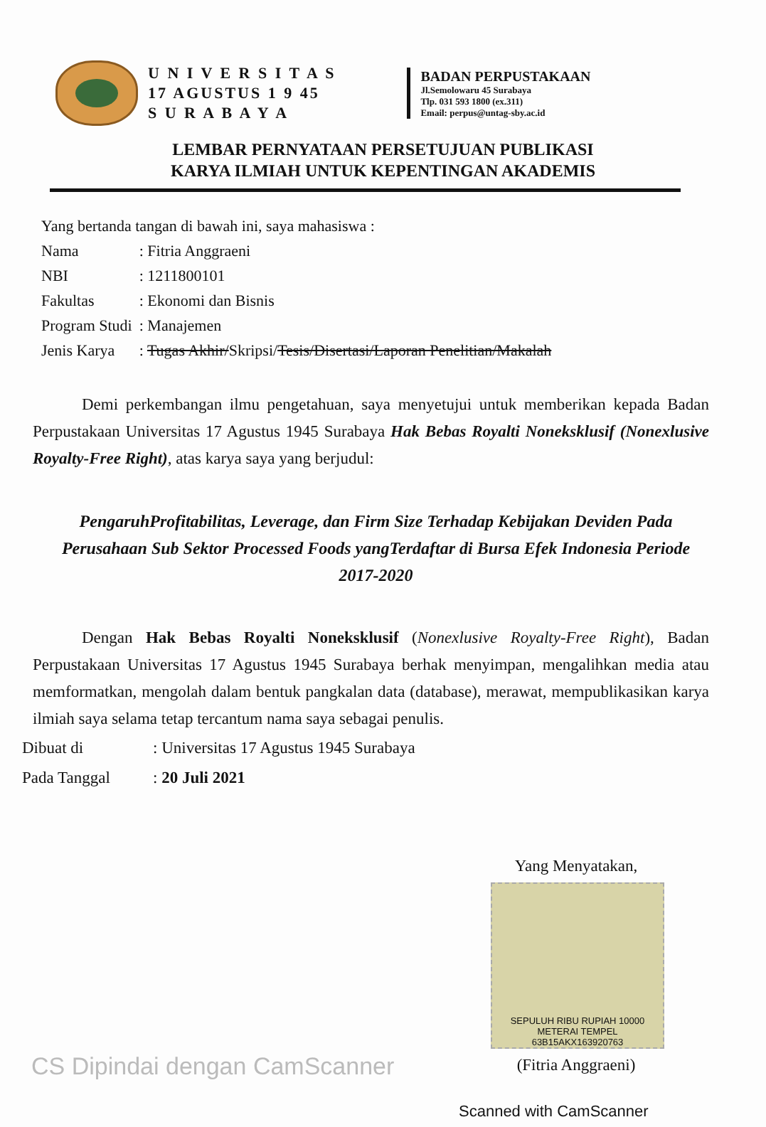U N I V E R S I T A S
17 AGUSTUS 1 9 45
S U R A B A Y A
BADAN PERPUSTAKAAN
Jl.Semolowaru 45 Surabaya
Tlp. 031 593 1800 (ex.311)
Email: perpus@untag-sby.ac.id
LEMBAR PERNYATAAN PERSETUJUAN PUBLIKASI
KARYA ILMIAH UNTUK KEPENTINGAN AKADEMIS
Yang bertanda tangan di bawah ini, saya mahasiswa :
| Nama | : Fitria Anggraeni |
| NBI | : 1211800101 |
| Fakultas | : Ekonomi dan Bisnis |
| Program Studi | : Manajemen |
| Jenis Karya | : Tugas Akhir/ Skripsi/ Tesis/Disertasi/Laporan Penelitian/Makalah |
   Demi perkembangan ilmu pengetahuan, saya menyetujui untuk memberikan kepada Badan Perpustakaan Universitas 17 Agustus 1945 Surabaya Hak Bebas Royalti Noneksklusif (Nonexlusive Royalty-Free Right), atas karya saya yang berjudul:
PengaruhProfitabilitas, Leverage, dan Firm Size Terhadap Kebijakan Deviden Pada Perusahaan Sub Sektor Processed Foods yangTerdaftar di Bursa Efek Indonesia Periode 2017-2020
   Dengan Hak Bebas Royalti Noneksklusif (Nonexlusive Royalty-Free Right), Badan Perpustakaan Universitas 17 Agustus 1945 Surabaya berhak menyimpan, mengalihkan media atau memformatkan, mengolah dalam bentuk pangkalan data (database), merawat, mempublikasikan karya ilmiah saya selama tetap tercantum nama saya sebagai penulis.
| Dibuat di | : Universitas 17 Agustus 1945 Surabaya |
| Pada Tanggal | : 20 Juli 2021 |
Yang Menyatakan,
SEPULUH RIBU RUPIAH 10000 METERAI TEMPEL
63B15AKX163920763
(Fitria Anggraeni)
CS Dipindai dengan CamScanner
Scanned with CamScanner